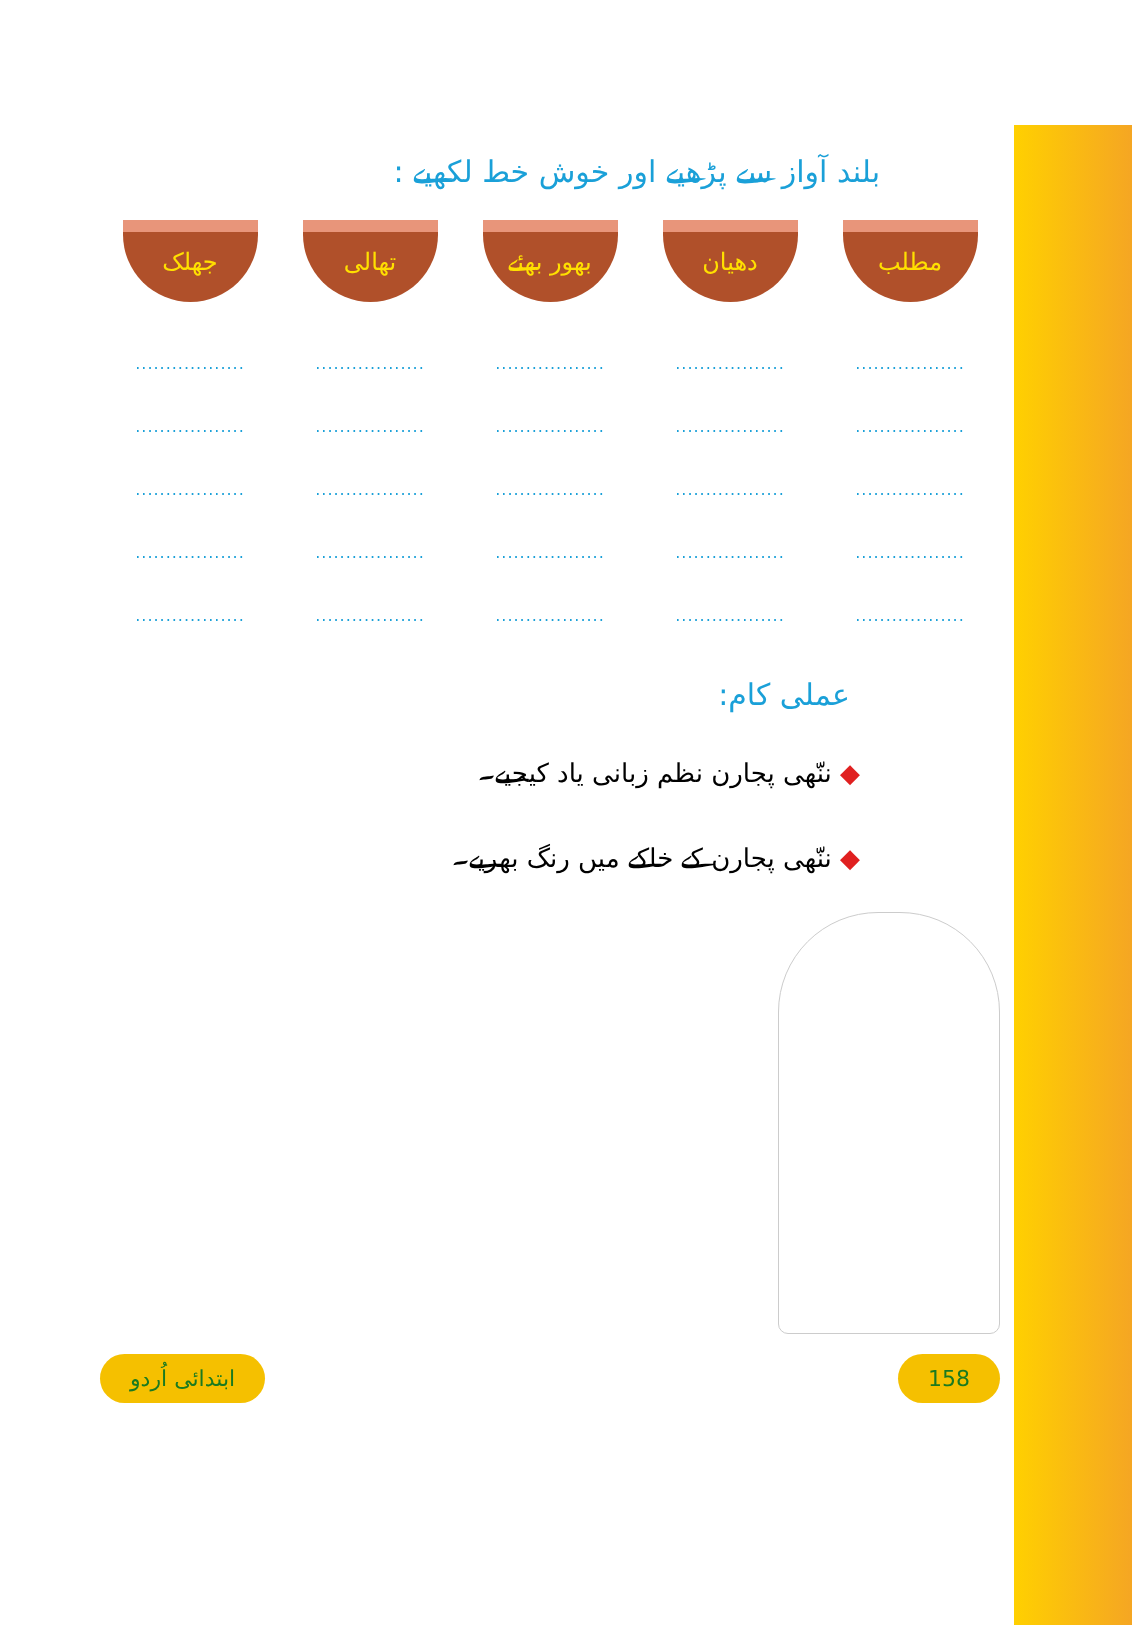بلند آواز سے پڑھیے اور خوش خط لکھیے :
| مطلب | دھیان | بھور بھئے | تھالی | جھلک |
| .................. | .................. | .................. | .................. | .................. |
| .................. | .................. | .................. | .................. | .................. |
| .................. | .................. | .................. | .................. | .................. |
| .................. | .................. | .................. | .................. | .................. |
| .................. | .................. | .................. | .................. | .................. |
عملی کام:
◆ ننّھی پجارن نظم زبانی یاد کیجیے۔
◆ ننّھی پجارن کے خاکے میں رنگ بھریے۔
ابتدائی اُردو 158